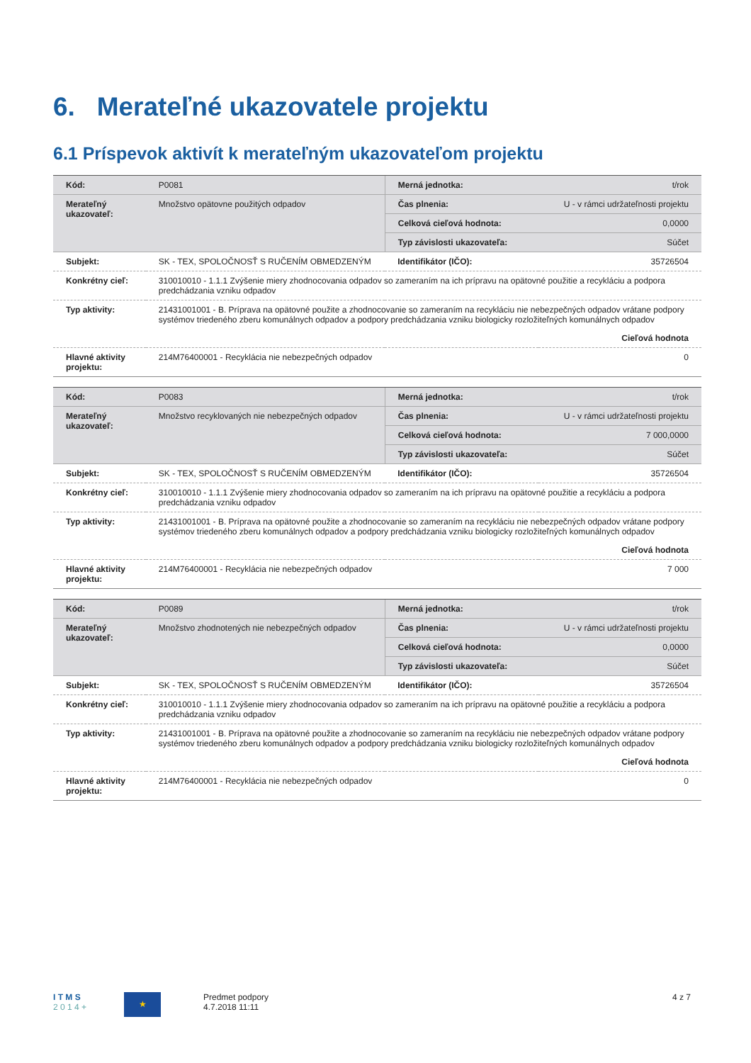6. Merateľné ukazovatele projektu
6.1 Príspevok aktivít k merateľným ukazovateľom projektu
| Kód: | P0081 | Merná jednotka: | t/rok |
| Merateľný ukazovateľ: | Množstvo opätovne použitých odpadov | Čas plnenia: | U - v rámci udržateľnosti projektu |
| | | Celková cieľová hodnota: | 0,0000 |
| | | Typ závislosti ukazovateľa: | Súčet |
| Subjekt: | SK - TEX, SPOLOČNOSŤ S RUČENÍM OBMEDZENÝM | Identifikátor (IČO): | 35726504 |
| Konkrétny cieľ: | 310010010 - 1.1.1 Zvýšenie miery zhodnocovania odpadov so zameraním na ich prípravu na opätovné použitie a recykláciu a podpora predchádzania vzniku odpadov | | |
| Typ aktivity: | 21431001001 - B. Príprava na opätovné použite a zhodnocovanie so zameraním na recykláciu nie nebezpečných odpadov vrátane podpory systémov triedeného zberu komunálnych odpadov a podpory predchádzania vzniku biologicky rozložiteľných komunálnych odpadov | | |
| | Cieľová hodnota | | |
| Hlavné aktivity projektu: | 214M76400001 - Recyklácia nie nebezpečných odpadov | | 0 |
| Kód: | P0083 | Merná jednotka: | t/rok |
| Merateľný ukazovateľ: | Množstvo recyklovaných nie nebezpečných odpadov | Čas plnenia: | U - v rámci udržateľnosti projektu |
| | | Celková cieľová hodnota: | 7 000,0000 |
| | | Typ závislosti ukazovateľa: | Súčet |
| Subjekt: | SK - TEX, SPOLOČNOSŤ S RUČENÍM OBMEDZENÝM | Identifikátor (IČO): | 35726504 |
| Konkrétny cieľ: | 310010010 - 1.1.1 Zvýšenie miery zhodnocovania odpadov so zameraním na ich prípravu na opätovné použitie a recykláciu a podpora predchádzania vzniku odpadov | | |
| Typ aktivity: | 21431001001 - B. Príprava na opätovné použite a zhodnocovanie so zameraním na recykláciu nie nebezpečných odpadov vrátane podpory systémov triedeného zberu komunálnych odpadov a podpory predchádzania vzniku biologicky rozložiteľných komunálnych odpadov | | |
| | Cieľová hodnota | | |
| Hlavné aktivity projektu: | 214M76400001 - Recyklácia nie nebezpečných odpadov | | 7 000 |
| Kód: | P0089 | Merná jednotka: | t/rok |
| Merateľný ukazovateľ: | Množstvo zhodnotených nie nebezpečných odpadov | Čas plnenia: | U - v rámci udržateľnosti projektu |
| | | Celková cieľová hodnota: | 0,0000 |
| | | Typ závislosti ukazovateľa: | Súčet |
| Subjekt: | SK - TEX, SPOLOČNOSŤ S RUČENÍM OBMEDZENÝM | Identifikátor (IČO): | 35726504 |
| Konkrétny cieľ: | 310010010 - 1.1.1 Zvýšenie miery zhodnocovania odpadov so zameraním na ich prípravu na opätovné použitie a recykláciu a podpora predchádzania vzniku odpadov | | |
| Typ aktivity: | 21431001001 - B. Príprava na opätovné použite a zhodnocovanie so zameraním na recykláciu nie nebezpečných odpadov vrátane podpory systémov triedeného zberu komunálnych odpadov a podpory predchádzania vzniku biologicky rozložiteľných komunálnych odpadov | | |
| | Cieľová hodnota | | |
| Hlavné aktivity projektu: | 214M76400001 - Recyklácia nie nebezpečných odpadov | | 0 |
I T M S
2 0 1 4 +
★
Predmet podpory
4.7.2018 11:11
4 z 7